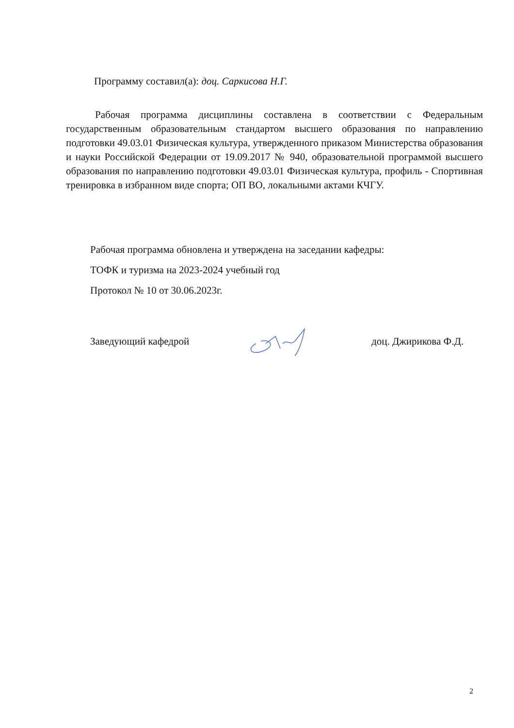Программу составил(а): доц. Саркисова Н.Г.
Рабочая программа дисциплины составлена в соответствии с Федеральным государственным образовательным стандартом высшего образования по направлению подготовки 49.03.01 Физическая культура, утвержденного приказом Министерства образования и науки Российской Федерации от 19.09.2017 № 940, образовательной программой высшего образования по направлению подготовки 49.03.01 Физическая культура, профиль - Спортивная тренировка в избранном виде спорта; ОП ВО, локальными актами КЧГУ.
Рабочая программа обновлена и утверждена на заседании кафедры:
ТОФК и туризма на 2023-2024 учебный год
Протокол № 10 от 30.06.2023г.
Заведующий кафедрой доц. Джирикова Ф.Д.
2